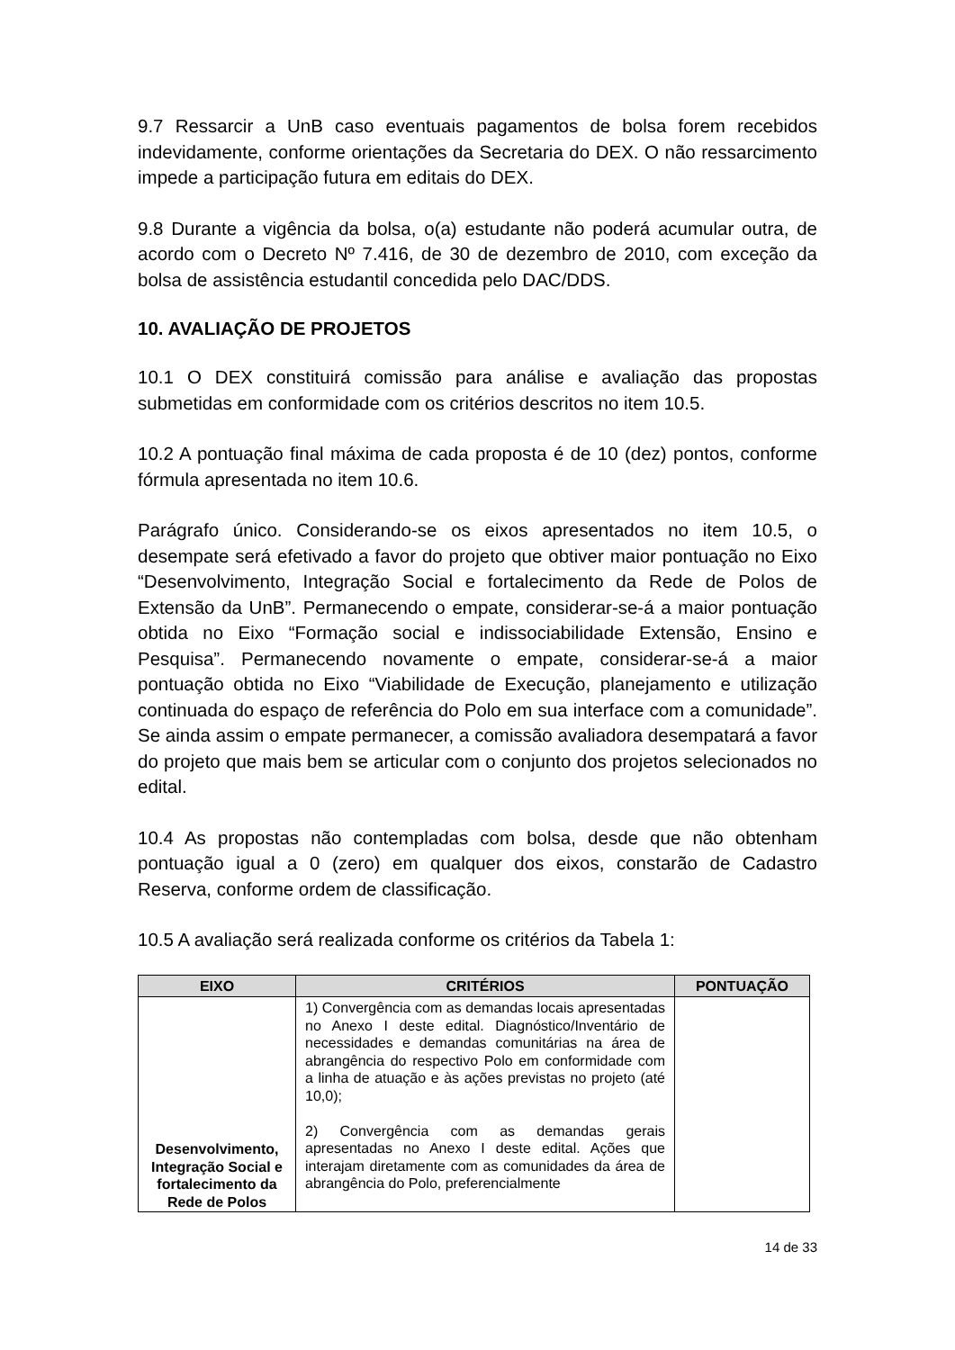9.7 Ressarcir a UnB caso eventuais pagamentos de bolsa forem recebidos indevidamente, conforme orientações da Secretaria do DEX. O não ressarcimento impede a participação futura em editais do DEX.
9.8 Durante a vigência da bolsa, o(a) estudante não poderá acumular outra, de acordo com o Decreto Nº 7.416, de 30 de dezembro de 2010, com exceção da bolsa de assistência estudantil concedida pelo DAC/DDS.
10. AVALIAÇÃO DE PROJETOS
10.1 O DEX constituirá comissão para análise e avaliação das propostas submetidas em conformidade com os critérios descritos no item 10.5.
10.2 A pontuação final máxima de cada proposta é de 10 (dez) pontos, conforme fórmula apresentada no item 10.6.
Parágrafo único. Considerando-se os eixos apresentados no item 10.5, o desempate será efetivado a favor do projeto que obtiver maior pontuação no Eixo “Desenvolvimento, Integração Social e fortalecimento da Rede de Polos de Extensão da UnB”. Permanecendo o empate, considerar-se-á a maior pontuação obtida no Eixo “Formação social e indissociabilidade Extensão, Ensino e Pesquisa”. Permanecendo novamente o empate, considerar-se-á a maior pontuação obtida no Eixo “Viabilidade de Execução, planejamento e utilização continuada do espaço de referência do Polo em sua interface com a comunidade”. Se ainda assim o empate permanecer, a comissão avaliadora desempatará a favor do projeto que mais bem se articular com o conjunto dos projetos selecionados no edital.
10.4 As propostas não contempladas com bolsa, desde que não obtenham pontuação igual a 0 (zero) em qualquer dos eixos, constarão de Cadastro Reserva, conforme ordem de classificação.
10.5 A avaliação será realizada conforme os critérios da Tabela 1:
| EIXO | CRITÉRIOS | PONTUAÇÃO |
| --- | --- | --- |
| Desenvolvimento, Integração Social e fortalecimento da Rede de Polos | 1) Convergência com as demandas locais apresentadas no Anexo I deste edital. Diagnóstico/Inventário de necessidades e demandas comunitárias na área de abrangência do respectivo Polo em conformidade com a linha de atuação e às ações previstas no projeto (até 10,0); 2) Convergência com as demandas gerais apresentadas no Anexo I deste edital. Ações que interajam diretamente com as comunidades da área de abrangência do Polo, preferencialmente | |
14 de 33